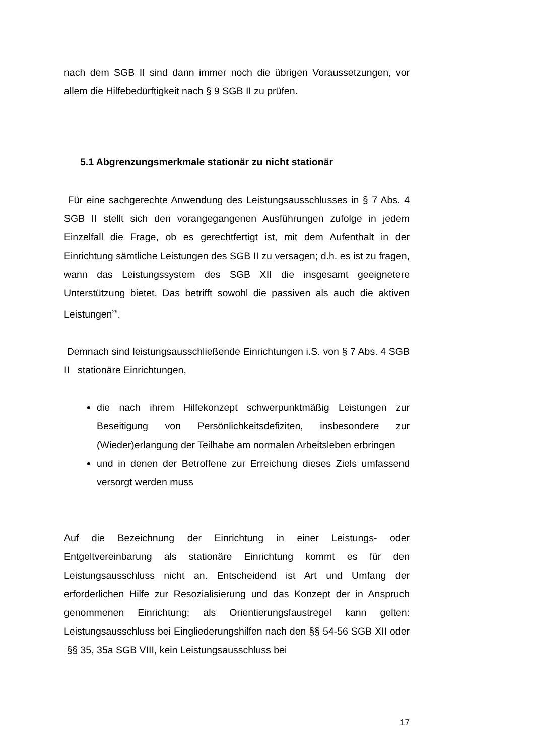nach dem SGB II sind dann immer noch die übrigen Voraussetzungen, vor allem die Hilfebedürftigkeit nach § 9 SGB II zu prüfen.
5.1 Abgrenzungsmerkmale stationär zu nicht stationär
Für eine sachgerechte Anwendung des Leistungsausschlusses in § 7 Abs. 4 SGB II stellt sich den vorangegangenen Ausführungen zufolge in jedem Einzelfall die Frage, ob es gerechtfertigt ist, mit dem Aufenthalt in der Einrichtung sämtliche Leistungen des SGB II zu versagen; d.h. es ist zu fragen, wann das Leistungssystem des SGB XII die insgesamt geeignetere Unterstützung bietet. Das betrifft sowohl die passiven als auch die aktiven Leistungen<sup>29</sup>.
Demnach sind leistungsausschließende Einrichtungen i.S. von § 7 Abs. 4 SGB II stationäre Einrichtungen,
die nach ihrem Hilfekonzept schwerpunktmäßig Leistungen zur Beseitigung von Persönlichkeitsdefiziten, insbesondere zur (Wieder)erlangung der Teilhabe am normalen Arbeitsleben erbringen
und in denen der Betroffene zur Erreichung dieses Ziels umfassend versorgt werden muss
Auf die Bezeichnung der Einrichtung in einer Leistungs- oder Entgeltvereinbarung als stationäre Einrichtung kommt es für den Leistungsausschluss nicht an. Entscheidend ist Art und Umfang der erforderlichen Hilfe zur Resozialisierung und das Konzept der in Anspruch genommenen Einrichtung; als Orientierungsfaustregel kann gelten: Leistungsausschluss bei Eingliederungshilfen nach den §§ 54-56 SGB XII oder §§ 35, 35a SGB VIII, kein Leistungsausschluss bei
17